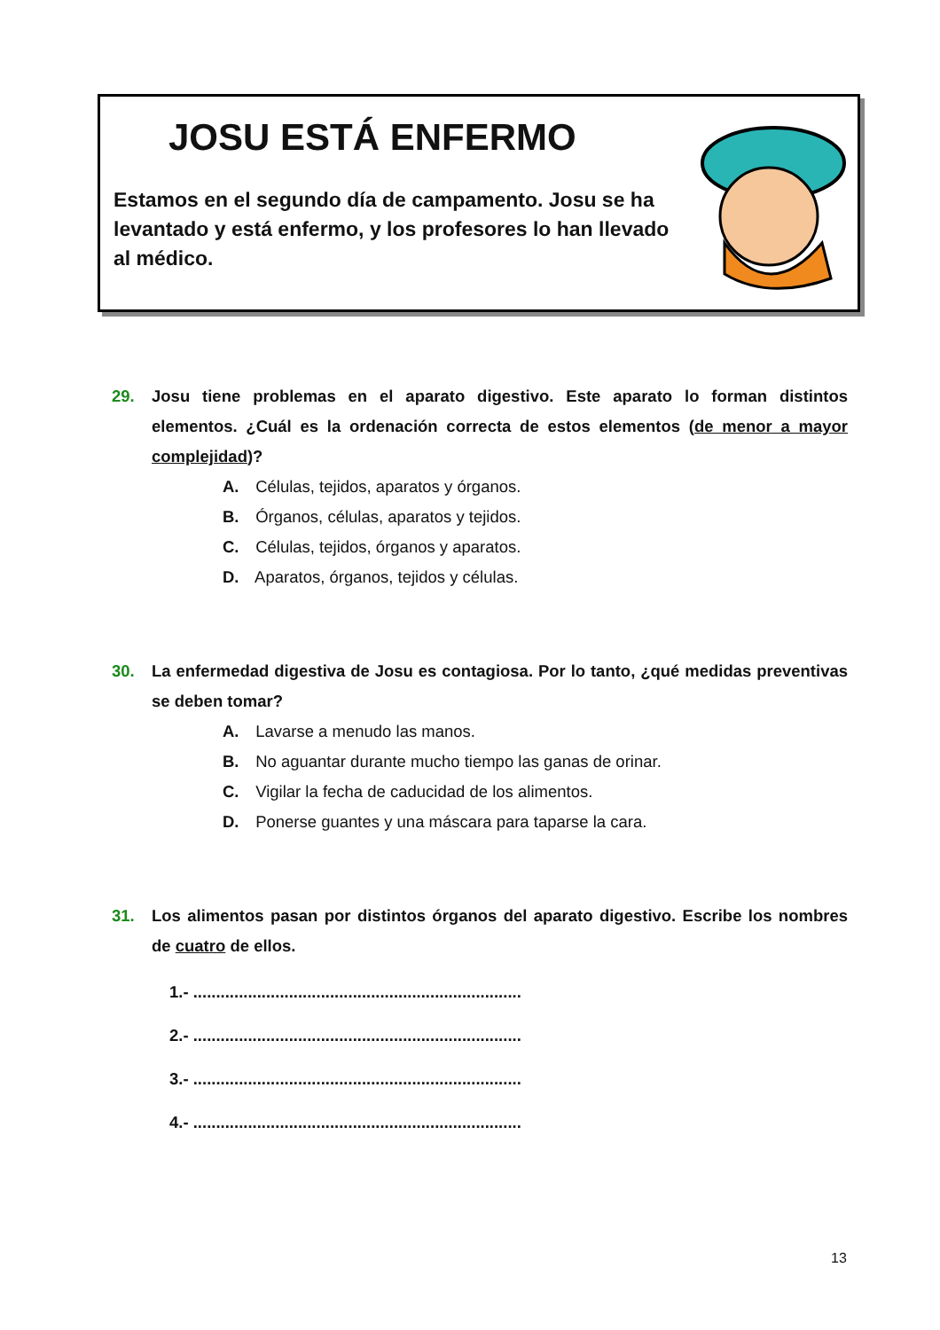JOSU ESTÁ ENFERMO
Estamos en el segundo día de campamento. Josu se ha levantado y está enfermo, y los profesores lo han llevado al médico.
29. Josu tiene problemas en el aparato digestivo. Este aparato lo forman distintos elementos. ¿Cuál es la ordenación correcta de estos elementos (de menor a mayor complejidad)?
A. Células, tejidos, aparatos y órganos.
B. Órganos, células, aparatos y tejidos.
C. Células, tejidos, órganos y aparatos.
D. Aparatos, órganos, tejidos y células.
30. La enfermedad digestiva de Josu es contagiosa. Por lo tanto, ¿qué medidas preventivas se deben tomar?
A. Lavarse a menudo las manos.
B. No aguantar durante mucho tiempo las ganas de orinar.
C. Vigilar la fecha de caducidad de los alimentos.
D. Ponerse guantes y una máscara para taparse la cara.
31. Los alimentos pasan por distintos órganos del aparato digestivo. Escribe los nombres de cuatro de ellos.
1.- ........................................................................
2.- ........................................................................
3.- ........................................................................
4.- ........................................................................
13